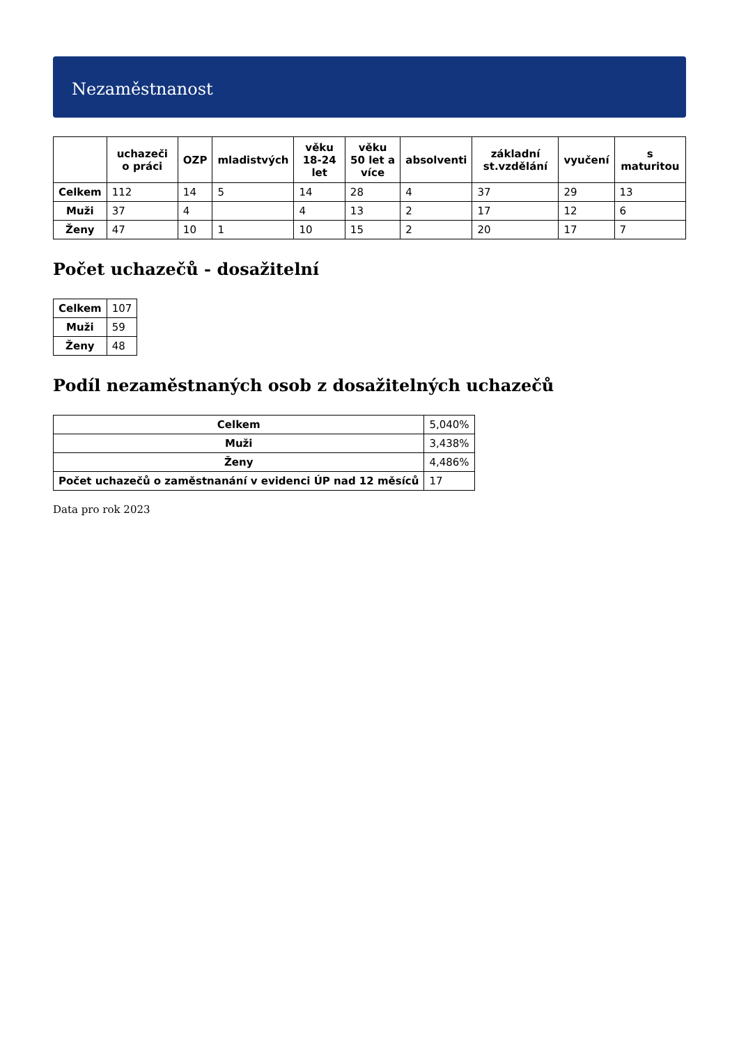Nezaměstnanost
| | uchazeči o práci | OZP | mladistvých | věku 18-24 let | věku 50 let a více | absolventi | základní st.vzdělání | vyučení | s maturitou |
| --- | --- | --- | --- | --- | --- | --- | --- | --- | --- |
| Celkem | 112 | 14 | 5 | 14 | 28 | 4 | 37 | 29 | 13 |
| Muži | 37 | 4 | | 4 | 13 | 2 | 17 | 12 | 6 |
| Ženy | 47 | 10 | 1 | 10 | 15 | 2 | 20 | 17 | 7 |
Počet uchazečů - dosažitelní
| Celkem | 107 |
| Muži | 59 |
| Ženy | 48 |
Podíl nezaměstnaných osob z dosažitelných uchazečů
| Celkem | 5,040% |
| Muži | 3,438% |
| Ženy | 4,486% |
| Počet uchazečů o zaměstnanání v evidenci ÚP nad 12 měsíců | 17 |
Data pro rok 2023